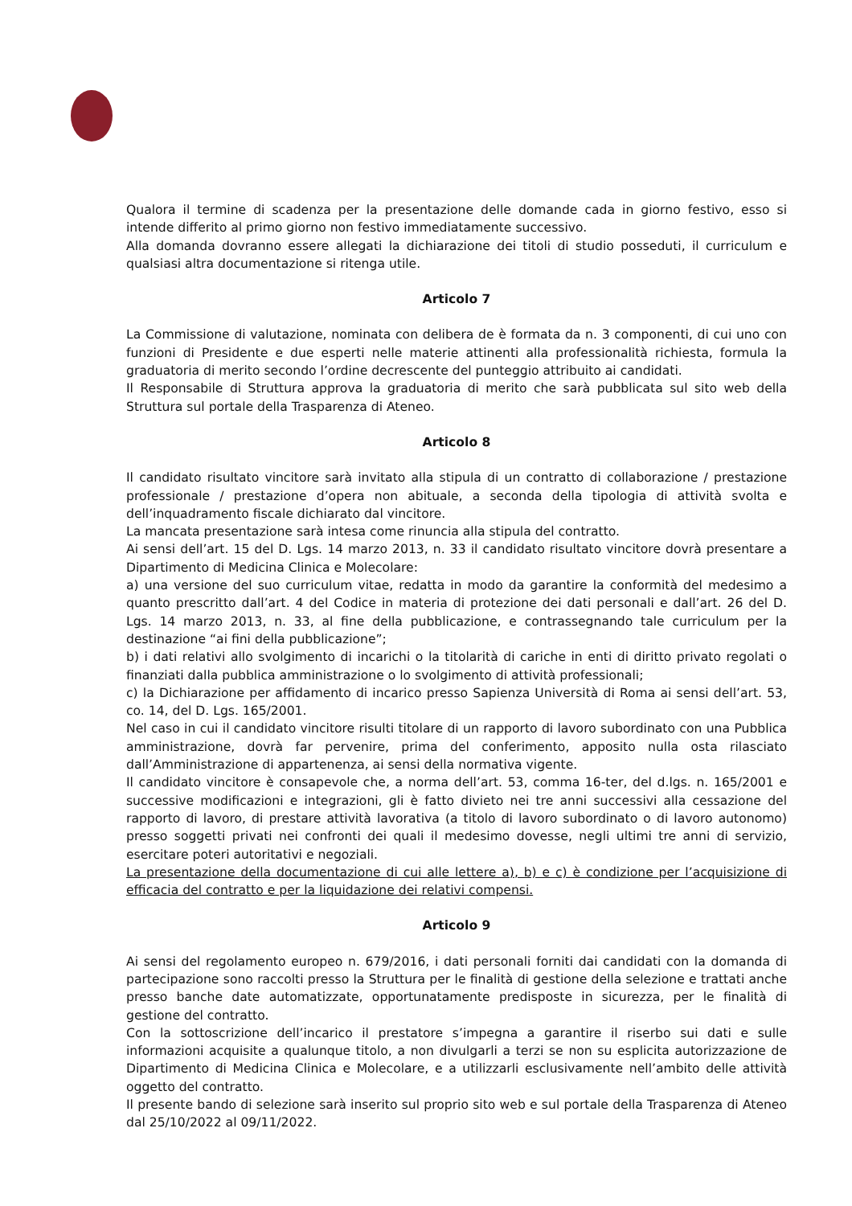Qualora il termine di scadenza per la presentazione delle domande cada in giorno festivo, esso si intende differito al primo giorno non festivo immediatamente successivo.
Alla domanda dovranno essere allegati la dichiarazione dei titoli di studio posseduti, il curriculum e qualsiasi altra documentazione si ritenga utile.
Articolo 7
La Commissione di valutazione, nominata con delibera de è formata da n. 3 componenti, di cui uno con funzioni di Presidente e due esperti nelle materie attinenti alla professionalità richiesta, formula la graduatoria di merito secondo l’ordine decrescente del punteggio attribuito ai candidati.
Il Responsabile di Struttura approva la graduatoria di merito che sarà pubblicata sul sito web della Struttura sul portale della Trasparenza di Ateneo.
Articolo 8
Il candidato risultato vincitore sarà invitato alla stipula di un contratto di collaborazione / prestazione professionale / prestazione d’opera non abituale, a seconda della tipologia di attività svolta e dell’inquadramento fiscale dichiarato dal vincitore.
La mancata presentazione sarà intesa come rinuncia alla stipula del contratto.
Ai sensi dell’art. 15 del D. Lgs. 14 marzo 2013, n. 33 il candidato risultato vincitore dovrà presentare a Dipartimento di Medicina Clinica e Molecolare:
a) una versione del suo curriculum vitae, redatta in modo da garantire la conformità del medesimo a quanto prescritto dall’art. 4 del Codice in materia di protezione dei dati personali e dall’art. 26 del D. Lgs. 14 marzo 2013, n. 33, al fine della pubblicazione, e contrassegnando tale curriculum per la destinazione “ai fini della pubblicazione”;
b) i dati relativi allo svolgimento di incarichi o la titolarità di cariche in enti di diritto privato regolati o finanziati dalla pubblica amministrazione o lo svolgimento di attività professionali;
c) la Dichiarazione per affidamento di incarico presso Sapienza Università di Roma ai sensi dell’art. 53, co. 14, del D. Lgs. 165/2001.
Nel caso in cui il candidato vincitore risulti titolare di un rapporto di lavoro subordinato con una Pubblica amministrazione, dovrà far pervenire, prima del conferimento, apposito nulla osta rilasciato dall’Amministrazione di appartenenza, ai sensi della normativa vigente.
Il candidato vincitore è consapevole che, a norma dell’art. 53, comma 16-ter, del d.lgs. n. 165/2001 e successive modificazioni e integrazioni, gli è fatto divieto nei tre anni successivi alla cessazione del rapporto di lavoro, di prestare attività lavorativa (a titolo di lavoro subordinato o di lavoro autonomo) presso soggetti privati nei confronti dei quali il medesimo dovesse, negli ultimi tre anni di servizio, esercitare poteri autoritativi e negoziali.
La presentazione della documentazione di cui alle lettere a), b) e c) è condizione per l’acquisizione di efficacia del contratto e per la liquidazione dei relativi compensi.
Articolo 9
Ai sensi del regolamento europeo n. 679/2016, i dati personali forniti dai candidati con la domanda di partecipazione sono raccolti presso la Struttura per le finalità di gestione della selezione e trattati anche presso banche date automatizzate, opportunatamente predisposte in sicurezza, per le finalità di gestione del contratto.
Con la sottoscrizione dell’incarico il prestatore s’impegna a garantire il riserbo sui dati e sulle informazioni acquisite a qualunque titolo, a non divulgarli a terzi se non su esplicita autorizzazione de Dipartimento di Medicina Clinica e Molecolare, e a utilizzarli esclusivamente nell’ambito delle attività oggetto del contratto.
Il presente bando di selezione sarà inserito sul proprio sito web e sul portale della Trasparenza di Ateneo dal 25/10/2022 al 09/11/2022.